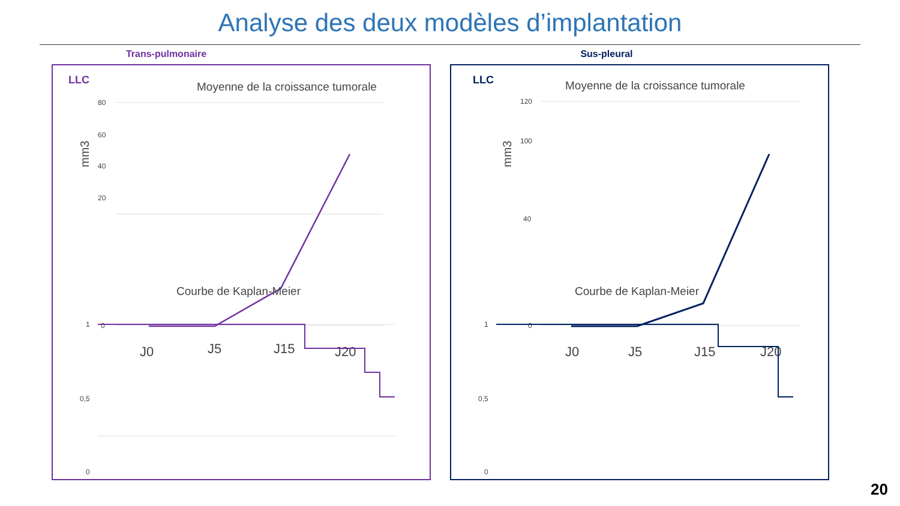Analyse des deux modèles d’implantation
Trans-pulmonaire
LLC
Moyenne de la croissance tumorale
mm3
80
60
40
20
0
J0
J5
J15
J20
Courbe de Kaplan-Meier
1
0,5
0
Sus-pleural
LLC
Moyenne de la croissance tumorale
mm3
120
100
40
0
J0
J5
J15
J20
Courbe de Kaplan-Meier
1
0,5
0
20